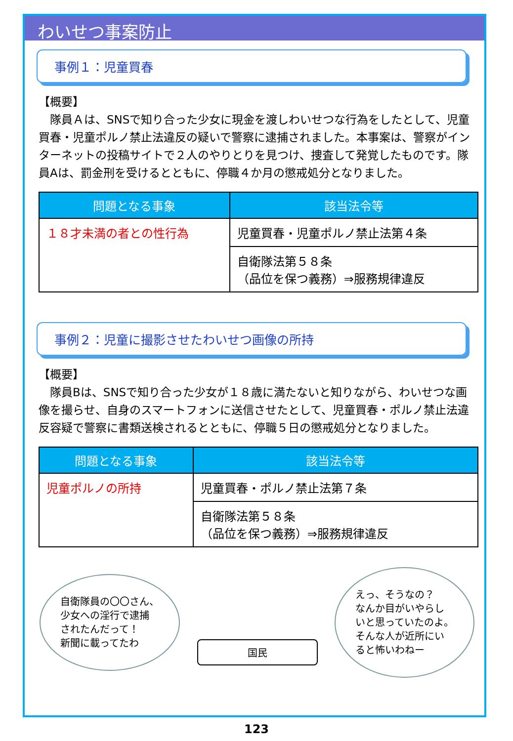わいせつ事案防止
事例１：児童買春
【概要】
　隊員Ａは、SNSで知り合った少女に現金を渡しわいせつな行為をしたとして、児童買春・児童ポルノ禁止法違反の疑いで警察に逮捕されました。本事案は、警察がインターネットの投稿サイトで２人のやりとりを見つけ、捜査して発覚したものです。隊員Aは、罰金刑を受けるとともに、停職４か月の懲戒処分となりました。
| 問題となる事象 | 該当法令等 |
| --- | --- |
| １８才未満の者との性行為 | 児童買春・児童ポルノ禁止法第４条 |
| | 自衛隊法第５８条 （品位を保つ義務）⇒服務規律違反 |
事例２：児童に撮影させたわいせつ画像の所持
【概要】
　隊員Bは、SNSで知り合った少女が１８歳に満たないと知りながら、わいせつな画像を撮らせ、自身のスマートフォンに送信させたとして、児童買春・ポルノ禁止法違反容疑で警察に書類送検されるとともに、停職５日の懲戒処分となりました。
| 問題となる事象 | 該当法令等 |
| --- | --- |
| 児童ポルノの所持 | 児童買春・ポルノ禁止法第７条 |
| | 自衛隊法第５８条 （品位を保つ義務）⇒服務規律違反 |
自衛隊員の〇〇さん、
少女への淫行で逮捕
されたんだって！
新聞に載ってたわ
国民
えっ、そうなの？
なんか目がいやらし
いと思っていたのよ。
そんな人が近所にい
ると怖いわねー
123